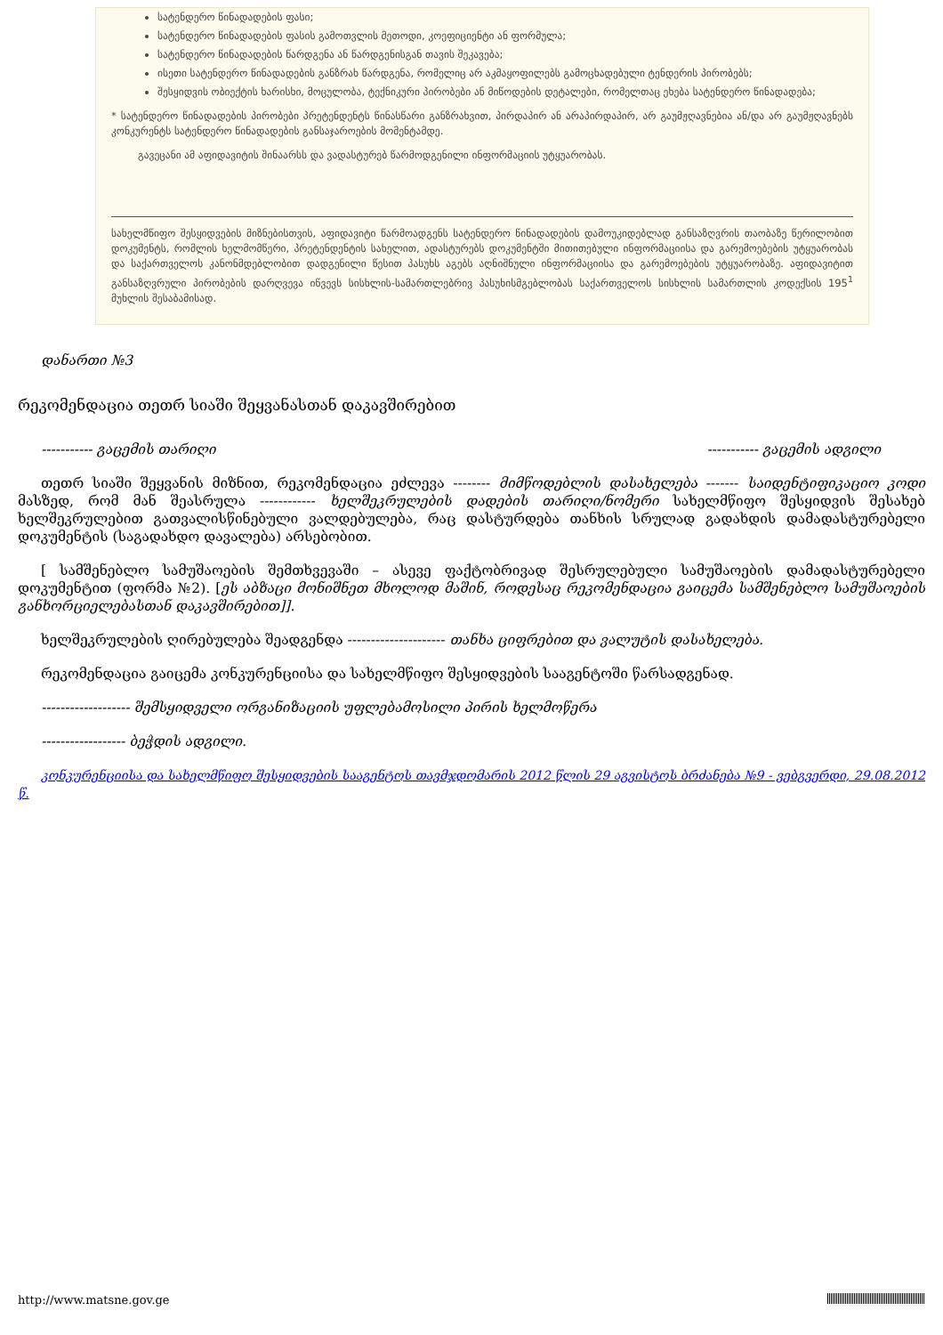სატენდერო წინადადების ფასი;
სატენდერო წინადადების ფასის გამოთვლის მეთოდი, კოეფიციენტი ან ფორმულა;
სატენდერო წინადადების წარდგენა ან წარდგენისგან თავის შეკავება;
ისეთი სატენდერო წინადადების განზრახ წარდგენა, რომელიც არ აკმაყოფილებს გამოცხადებული ტენდერის პირობებს;
შესყიდვის ობიექტის ხარისხი, მოცულობა, ტექნიკური პირობები ან მიწოდების დეტალები, რომელთაც ეხება სატენდერო წინადადება;
* სატენდერო წინადადების პირობები პრეტენდენტს წინასწარი განზრახვით, პირდაპირ ან არაპირდაპირ, არ გაუმჟღავნებია ან/და არ გაუმჟღავნებს კონკურენტს სატენდერო წინადადების განსაჯაროების მომენტამდე.
გავეცანი ამ აფიდავიტის შინაარსს და ვადასტურებ წარმოდგენილი ინფორმაციის უტყუარობას.
სახელმწიფო შესყიდვების მიზნებისთვის, აფიდავიტი წარმოადგენს სატენდერო წინადადების დამოუკიდებლად განსაზღვრის თაობაზე წერილობით დოკუმენტს, რომლის ხელმომწერი, პრეტენდენტის სახელით, ადასტურებს დოკუმენტში მითითებული ინფორმაციისა და გარემოებების უტყუარობას და საქართველოს კანონმდებლობით დადგენილი წესით პასუხს აგებს აღნიშნული ინფორმაციისა და გარემოებების უტყუარობაზე. აფიდავიტით განსაზღვრული პირობების დარღვევა იწვევს სისხლის-სამართლებრივ პასუხისმგებლობას საქართველოს სისხლის სამართლის კოდექსის 195<sup>1</sup> მუხლის შესაბამისად.
დანართი №3
რეკომენდაცია თეთრ სიაში შეყვანასთან დაკავშირებით
----------- გაცემის თარიღი ----------- გაცემის ადგილი
თეთრ სიაში შეყვანის მიზნით, რეკომენდაცია ეძლევა -------- მიმწოდებლის დასახელება ------- საიდენტიფიკაციო კოდი მასზედ, რომ მან შეასრულა ------------ ხელშეკრულების დადების თარიღი/ნომერი სახელმწიფო შესყიდვის შესახებ ხელშეკრულებით გათვალისწინებული ვალდებულება, რაც დასტურდება თანხის სრულად გადახდის დამადასტურებელი დოკუმენტის (საგადახდო დავალება) არსებობით.
[ სამშენებლო სამუშაოების შემთხვევაში – ასევე ფაქტობრივად შესრულებული სამუშაოების დამადასტურებელი დოკუმენტით (ფორმა №2). [ეს აბზაცი მონიშნეთ მხოლოდ მაშინ, როდესაც რეკომენდაცია გაიცემა სამშენებლო სამუშაოების განხორციელებასთან დაკავშირებით]].
ხელშეკრულების ღირებულება შეადგენდა --------------------- თანხა ციფრებით და ვალუტის დასახელება.
რეკომენდაცია გაიცემა კონკურენციისა და სახელმწიფო შესყიდვების სააგენტოში წარსადგენად.
------------------- შემსყიდველი ორგანიზაციის უფლებამოსილი პირის ხელმოწერა
------------------ ბეჭდის ადგილი.
კონკურენციისა და სახელმწიფო შესყიდვების სააგენტოს თავმჯდომარის 2012 წლის 29 აგვისტოს ბრძანება №9 - ვებგვერდი, 29.08.2012 წ.
http://www.matsne.gov.ge